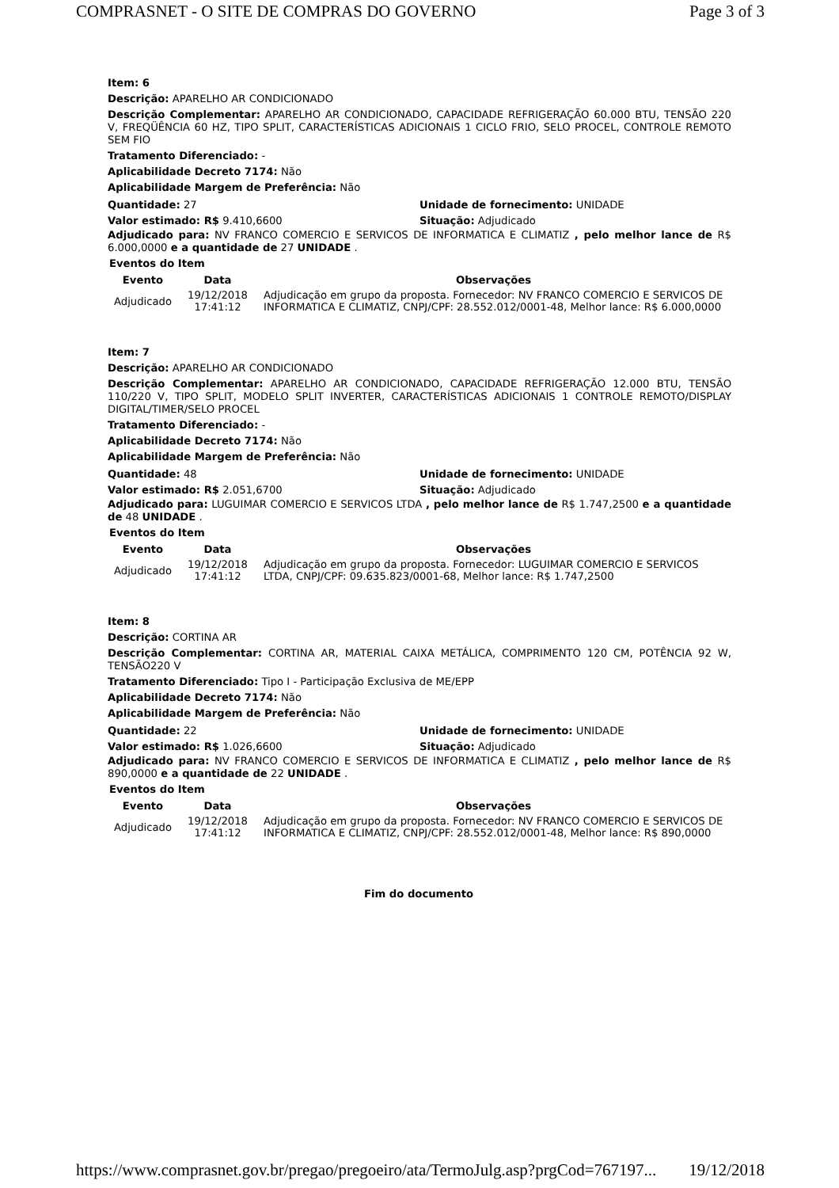COMPRASNET - O SITE DE COMPRAS DO GOVERNO Page 3 of 3
Item: 6
Descrição: APARELHO AR CONDICIONADO
Descrição Complementar: APARELHO AR CONDICIONADO, CAPACIDADE REFRIGERAÇÃO 60.000 BTU, TENSÃO 220 V, FREQÜÊNCIA 60 HZ, TIPO SPLIT, CARACTERÍSTICAS ADICIONAIS 1 CICLO FRIO, SELO PROCEL, CONTROLE REMOTO SEM FIO
Tratamento Diferenciado: -
Aplicabilidade Decreto 7174: Não
Aplicabilidade Margem de Preferência: Não
Quantidade: 27 Unidade de fornecimento: UNIDADE
Valor estimado: R$ 9.410,6600 Situação: Adjudicado
Adjudicado para: NV FRANCO COMERCIO E SERVICOS DE INFORMATICA E CLIMATIZ , pelo melhor lance de R$ 6.000,0000 e a quantidade de 27 UNIDADE .
Eventos do Item
| Evento | Data | Observações |
| --- | --- | --- |
| Adjudicado | 19/12/2018 17:41:12 | Adjudicação em grupo da proposta. Fornecedor: NV FRANCO COMERCIO E SERVICOS DE INFORMATICA E CLIMATIZ, CNPJ/CPF: 28.552.012/0001-48, Melhor lance: R$ 6.000,0000 |
Item: 7
Descrição: APARELHO AR CONDICIONADO
Descrição Complementar: APARELHO AR CONDICIONADO, CAPACIDADE REFRIGERAÇÃO 12.000 BTU, TENSÃO 110/220 V, TIPO SPLIT, MODELO SPLIT INVERTER, CARACTERÍSTICAS ADICIONAIS 1 CONTROLE REMOTO/DISPLAY DIGITAL/TIMER/SELO PROCEL
Tratamento Diferenciado: -
Aplicabilidade Decreto 7174: Não
Aplicabilidade Margem de Preferência: Não
Quantidade: 48 Unidade de fornecimento: UNIDADE
Valor estimado: R$ 2.051,6700 Situação: Adjudicado
Adjudicado para: LUGUIMAR COMERCIO E SERVICOS LTDA , pelo melhor lance de R$ 1.747,2500 e a quantidade de 48 UNIDADE .
Eventos do Item
| Evento | Data | Observações |
| --- | --- | --- |
| Adjudicado | 19/12/2018 17:41:12 | Adjudicação em grupo da proposta. Fornecedor: LUGUIMAR COMERCIO E SERVICOS LTDA, CNPJ/CPF: 09.635.823/0001-68, Melhor lance: R$ 1.747,2500 |
Item: 8
Descrição: CORTINA AR
Descrição Complementar: CORTINA AR, MATERIAL CAIXA METÁLICA, COMPRIMENTO 120 CM, POTÊNCIA 92 W, TENSÃO220 V
Tratamento Diferenciado: Tipo I - Participação Exclusiva de ME/EPP
Aplicabilidade Decreto 7174: Não
Aplicabilidade Margem de Preferência: Não
Quantidade: 22 Unidade de fornecimento: UNIDADE
Valor estimado: R$ 1.026,6600 Situação: Adjudicado
Adjudicado para: NV FRANCO COMERCIO E SERVICOS DE INFORMATICA E CLIMATIZ , pelo melhor lance de R$ 890,0000 e a quantidade de 22 UNIDADE .
Eventos do Item
| Evento | Data | Observações |
| --- | --- | --- |
| Adjudicado | 19/12/2018 17:41:12 | Adjudicação em grupo da proposta. Fornecedor: NV FRANCO COMERCIO E SERVICOS DE INFORMATICA E CLIMATIZ, CNPJ/CPF: 28.552.012/0001-48, Melhor lance: R$ 890,0000 |
Fim do documento
https://www.comprasnet.gov.br/pregao/pregoeiro/ata/TermoJulg.asp?prgCod=767197... 19/12/2018